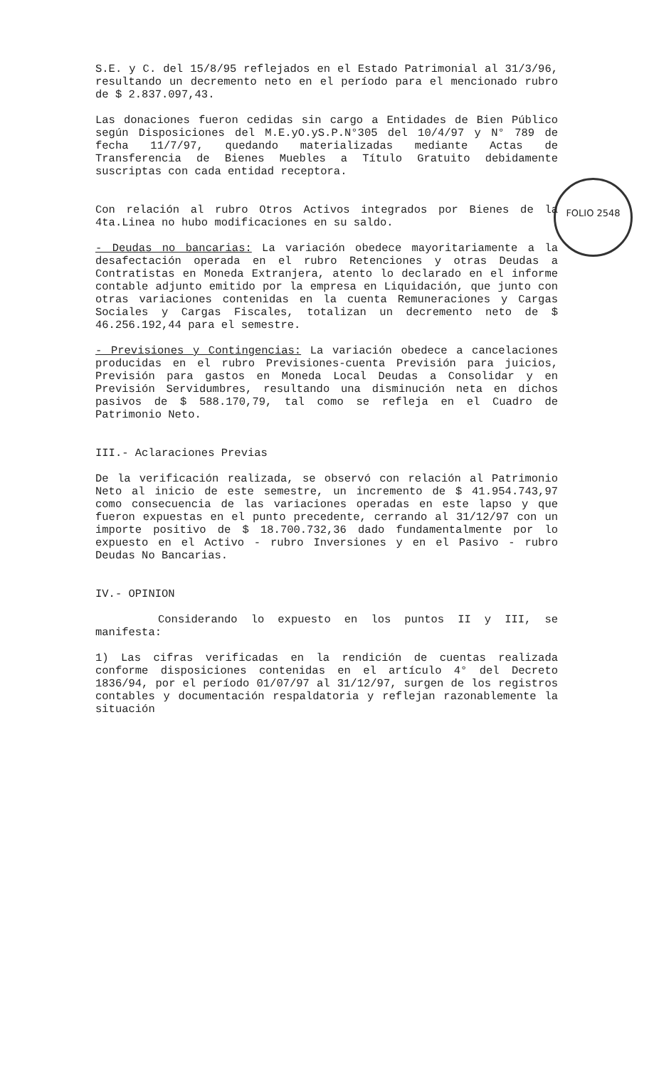FOLIO 2548
S.E. y C. del 15/8/95 reflejados en el Estado Patrimonial al 31/3/96, resultando un decremento neto en el período para el mencionado rubro de $ 2.837.097,43.
Las donaciones fueron cedidas sin cargo a Entidades de Bien Público según Disposiciones del M.E.yO.yS.P.N°305 del 10/4/97 y N° 789 de fecha 11/7/97, quedando materializadas mediante Actas de Transferencia de Bienes Muebles a Título Gratuito debidamente suscriptas con cada entidad receptora.
Con relación al rubro Otros Activos integrados por Bienes de la 4ta.Linea no hubo modificaciones en su saldo.
- Deudas no bancarias: La variación obedece mayoritariamente a la desafectación operada en el rubro Retenciones y otras Deudas a Contratistas en Moneda Extranjera, atento lo declarado en el informe contable adjunto emitido por la empresa en Liquidación, que junto con otras variaciones contenidas en la cuenta Remuneraciones y Cargas Sociales y Cargas Fiscales, totalizan un decremento neto de $ 46.256.192,44 para el semestre.
- Previsiones y Contingencias: La variación obedece a cancelaciones producidas en el rubro Previsiones-cuenta Previsión para juicios, Previsión para gastos en Moneda Local Deudas a Consolidar y en Previsión Servidumbres, resultando una disminución neta en dichos pasivos de $ 588.170,79, tal como se refleja en el Cuadro de Patrimonio Neto.
III.- Aclaraciones Previas
De la verificación realizada, se observó con relación al Patrimonio Neto al inicio de este semestre, un incremento de $ 41.954.743,97 como consecuencia de las variaciones operadas en este lapso y que fueron expuestas en el punto precedente, cerrando al 31/12/97 con un importe positivo de $ 18.700.732,36 dado fundamentalmente por lo expuesto en el Activo - rubro Inversiones y en el Pasivo - rubro Deudas No Bancarias.
IV.- OPINION
Considerando lo expuesto en los puntos II y III, se manifesta:
1) Las cifras verificadas en la rendición de cuentas realizada conforme disposiciones contenidas en el artículo 4° del Decreto 1836/94, por el período 01/07/97 al 31/12/97, surgen de los registros contables y documentación respaldatoria y reflejan razonablemente la situación